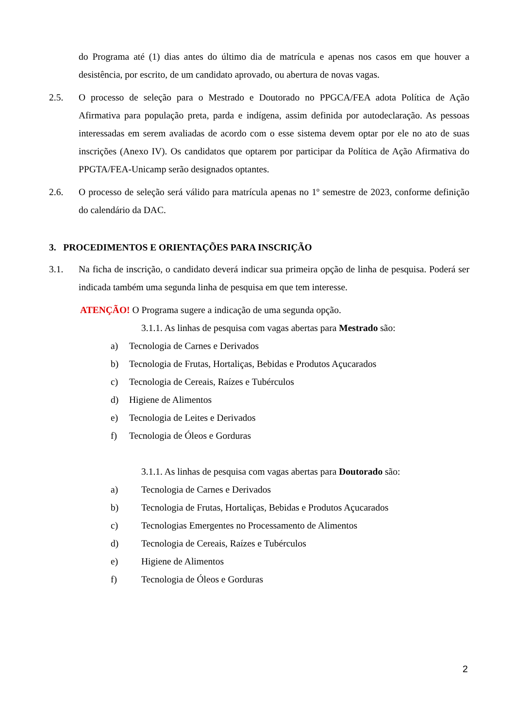do Programa até (1) dias antes do último dia de matrícula e apenas nos casos em que houver a desistência, por escrito, de um candidato aprovado, ou abertura de novas vagas.
2.5. O processo de seleção para o Mestrado e Doutorado no PPGCA/FEA adota Política de Ação Afirmativa para população preta, parda e indígena, assim definida por autodeclaração. As pessoas interessadas em serem avaliadas de acordo com o esse sistema devem optar por ele no ato de suas inscrições (Anexo IV). Os candidatos que optarem por participar da Política de Ação Afirmativa do PPGTA/FEA-Unicamp serão designados optantes.
2.6. O processo de seleção será válido para matrícula apenas no 1º semestre de 2023, conforme definição do calendário da DAC.
3. PROCEDIMENTOS E ORIENTAÇÕES PARA INSCRIÇÃO
3.1. Na ficha de inscrição, o candidato deverá indicar sua primeira opção de linha de pesquisa. Poderá ser indicada também uma segunda linha de pesquisa em que tem interesse.
ATENÇÃO! O Programa sugere a indicação de uma segunda opção.
3.1.1. As linhas de pesquisa com vagas abertas para Mestrado são:
a) Tecnologia de Carnes e Derivados
b) Tecnologia de Frutas, Hortaliças, Bebidas e Produtos Açucarados
c) Tecnologia de Cereais, Raízes e Tubérculos
d) Higiene de Alimentos
e) Tecnologia de Leites e Derivados
f) Tecnologia de Óleos e Gorduras
3.1.1. As linhas de pesquisa com vagas abertas para Doutorado são:
a) Tecnologia de Carnes e Derivados
b) Tecnologia de Frutas, Hortaliças, Bebidas e Produtos Açucarados
c) Tecnologias Emergentes no Processamento de Alimentos
d) Tecnologia de Cereais, Raízes e Tubérculos
e) Higiene de Alimentos
f) Tecnologia de Óleos e Gorduras
2